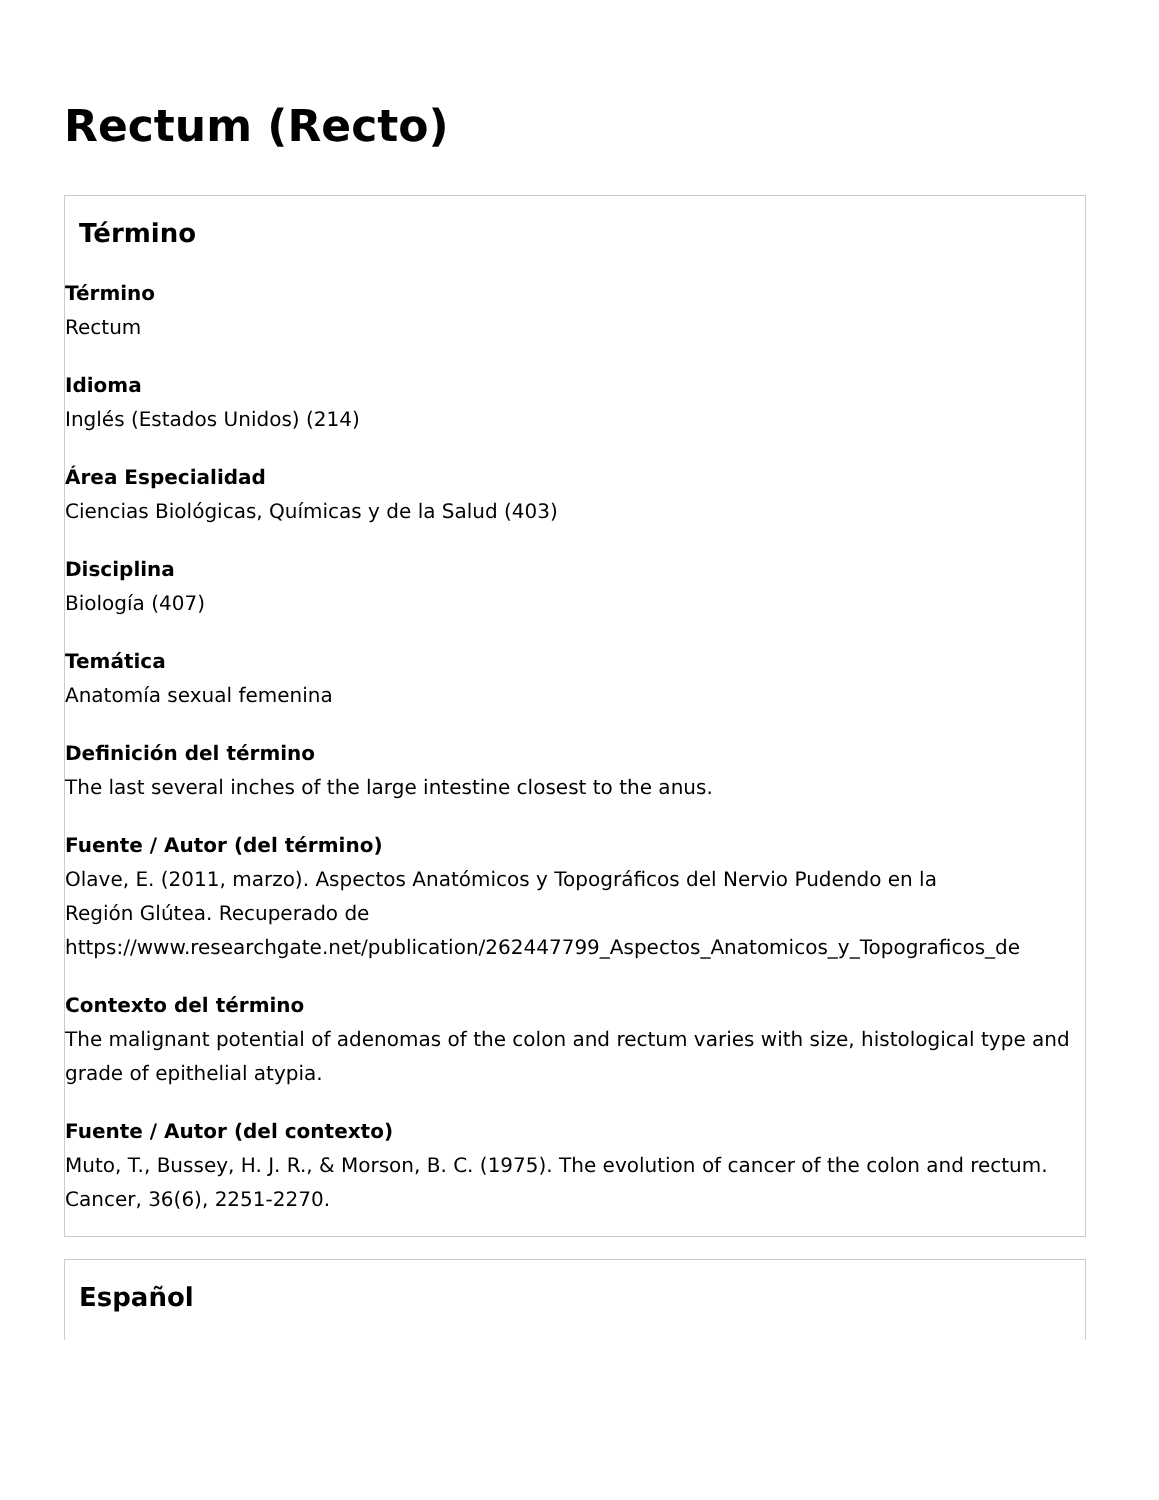Rectum (Recto)
Término
Término
Rectum
Idioma
Inglés (Estados Unidos) (214)
Área Especialidad
Ciencias Biológicas, Químicas y de la Salud (403)
Disciplina
Biología (407)
Temática
Anatomía sexual femenina
Definición del término
The last several inches of the large intestine closest to the anus.
Fuente / Autor (del término)
Olave, E. (2011, marzo). Aspectos Anatómicos y Topográficos del Nervio Pudendo en la
Región Glútea. Recuperado de
https://www.researchgate.net/publication/262447799_Aspectos_Anatomicos_y_Topograficos_de
Contexto del término
The malignant potential of adenomas of the colon and rectum varies with size, histological type and grade of epithelial atypia.
Fuente / Autor (del contexto)
Muto, T., Bussey, H. J. R., & Morson, B. C. (1975). The evolution of cancer of the colon and rectum. Cancer, 36(6), 2251-2270.
Español